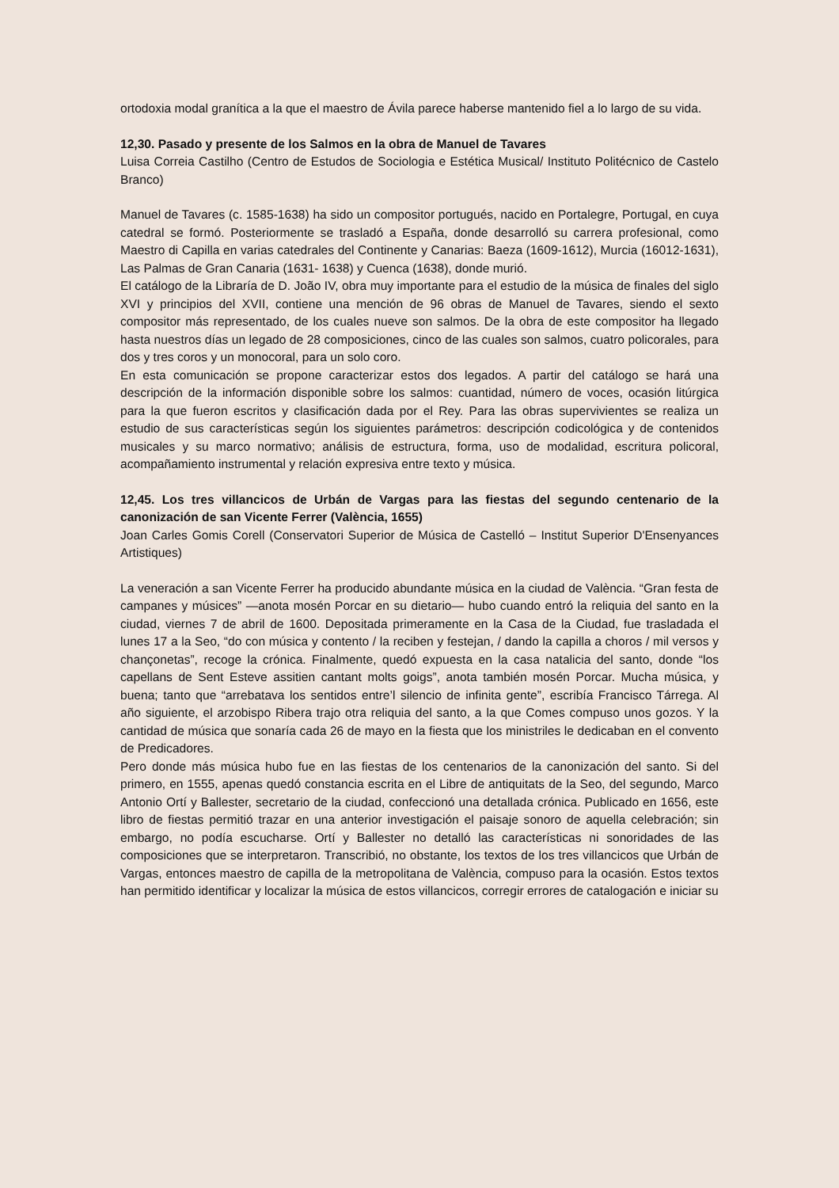ortodoxia modal granítica a la que el maestro de Ávila parece haberse mantenido fiel a lo largo de su vida.
12,30. Pasado y presente de los Salmos en la obra de Manuel de Tavares
Luisa Correia Castilho (Centro de Estudos de Sociologia e Estética Musical/ Instituto Politécnico de Castelo Branco)
Manuel de Tavares (c. 1585-1638) ha sido un compositor portugués, nacido en Portalegre, Portugal, en cuya catedral se formó. Posteriormente se trasladó a España, donde desarrolló su carrera profesional, como Maestro di Capilla en varias catedrales del Continente y Canarias: Baeza (1609-1612), Murcia (16012-1631), Las Palmas de Gran Canaria (1631- 1638) y Cuenca (1638), donde murió.
El catálogo de la Libraría de D. João IV, obra muy importante para el estudio de la música de finales del siglo XVI y principios del XVII, contiene una mención de 96 obras de Manuel de Tavares, siendo el sexto compositor más representado, de los cuales nueve son salmos. De la obra de este compositor ha llegado hasta nuestros días un legado de 28 composiciones, cinco de las cuales son salmos, cuatro policorales, para dos y tres coros y un monocoral, para un solo coro.
En esta comunicación se propone caracterizar estos dos legados. A partir del catálogo se hará una descripción de la información disponible sobre los salmos: cuantidad, número de voces, ocasión litúrgica para la que fueron escritos y clasificación dada por el Rey. Para las obras supervivientes se realiza un estudio de sus características según los siguientes parámetros: descripción codicológica y de contenidos musicales y su marco normativo; análisis de estructura, forma, uso de modalidad, escritura policoral, acompañamiento instrumental y relación expresiva entre texto y música.
12,45. Los tres villancicos de Urbán de Vargas para las fiestas del segundo centenario de la canonización de san Vicente Ferrer (València, 1655)
Joan Carles Gomis Corell (Conservatori Superior de Música de Castelló – Institut Superior D'Ensenyances Artistiques)
La veneración a san Vicente Ferrer ha producido abundante música en la ciudad de València. “Gran festa de campanes y músices” —anota mosén Porcar en su dietario— hubo cuando entró la reliquia del santo en la ciudad, viernes 7 de abril de 1600. Depositada primeramente en la Casa de la Ciudad, fue trasladada el lunes 17 a la Seo, “do con música y contento / la reciben y festejan, / dando la capilla a choros / mil versos y chançonetas”, recoge la crónica. Finalmente, quedó expuesta en la casa natalicia del santo, donde “los capellans de Sent Esteve assitien cantant molts goigs”, anota también mosén Porcar. Mucha música, y buena; tanto que “arrebatava los sentidos entre’l silencio de infinita gente”, escribía Francisco Tárrega. Al año siguiente, el arzobispo Ribera trajo otra reliquia del santo, a la que Comes compuso unos gozos. Y la cantidad de música que sonaría cada 26 de mayo en la fiesta que los ministriles le dedicaban en el convento de Predicadores.
Pero donde más música hubo fue en las fiestas de los centenarios de la canonización del santo. Si del primero, en 1555, apenas quedó constancia escrita en el Libre de antiquitats de la Seo, del segundo, Marco Antonio Ortí y Ballester, secretario de la ciudad, confeccionó una detallada crónica. Publicado en 1656, este libro de fiestas permitió trazar en una anterior investigación el paisaje sonoro de aquella celebración; sin embargo, no podía escucharse. Ortí y Ballester no detalló las características ni sonoridades de las composiciones que se interpretaron. Transcribió, no obstante, los textos de los tres villancicos que Urbán de Vargas, entonces maestro de capilla de la metropolitana de València, compuso para la ocasión. Estos textos han permitido identificar y localizar la música de estos villancicos, corregir errores de catalogación e iniciar su